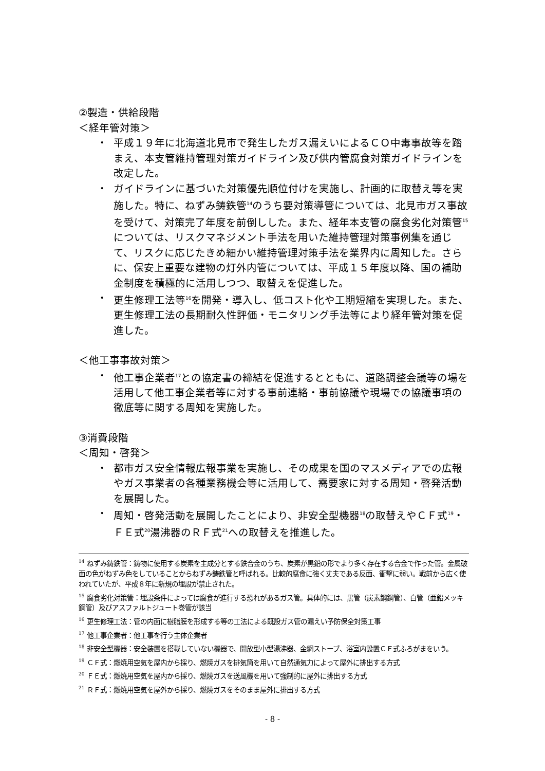②製造・供給段階
＜経年管対策＞
・ 平成１９年に北海道北見市で発生したガス漏えいによるＣＯ中毒事故等を踏まえ、本支管維持管理対策ガイドライン及び供内管腐食対策ガイドラインを改定した。
・ ガイドラインに基づいた対策優先順位付けを実施し、計画的に取替え等を実施した。特に、ねずみ鋳鉄管<sup>14</sup>のうち要対策導管については、北見市ガス事故を受けて、対策完了年度を前倒しした。また、経年本支管の腐食劣化対策管<sup>15</sup>については、リスクマネジメント手法を用いた維持管理対策事例集を通じて、リスクに応じたきめ細かい維持管理対策手法を業界内に周知した。さらに、保安上重要な建物の灯外内管については、平成１５年度以降、国の補助金制度を積極的に活用しつつ、取替えを促進した。
・ 更生修理工法等<sup>16</sup>を開発・導入し、低コスト化や工期短縮を実現した。また、更生修理工法の長期耐久性評価・モニタリング手法等により経年管対策を促進した。
＜他工事事故対策＞
・ 他工事企業者<sup>17</sup>との協定書の締結を促進するとともに、道路調整会議等の場を活用して他工事企業者等に対する事前連絡・事前協議や現場での協議事項の徹底等に関する周知を実施した。
③消費段階
＜周知・啓発＞
・ 都市ガス安全情報広報事業を実施し、その成果を国のマスメディアでの広報やガス事業者の各種業務機会等に活用して、需要家に対する周知・啓発活動を展開した。
・ 周知・啓発活動を展開したことにより、非安全型機器<sup>18</sup>の取替えやＣＦ式<sup>19</sup>・ＦＥ式<sup>20</sup>湯沸器のＲＦ式<sup>21</sup>への取替えを推進した。
<sup>14</sup> ねずみ鋳鉄管：鋳物に使用する炭素を主成分とする鉄合金のうち、炭素が黒鉛の形でより多く存在する合金で作った管。金属破面の色がねずみ色をしていることからねずみ鋳鉄管と呼ばれる。比較的腐食に強く丈夫である反面、衝撃に弱い。戦前から広く使われていたが、平成８年に新規の埋設が禁止された。
<sup>15</sup> 腐食劣化対策管：埋設条件によっては腐食が進行する恐れがあるガス管。具体的には、黒管（炭素鋼鋼管）、白管（亜鉛メッキ鋼管）及びアスファルトジュート巻管が該当
<sup>16</sup> 更生修理工法：管の内面に樹脂膜を形成する等の工法による既設ガス管の漏えい予防保全対策工事
<sup>17</sup> 他工事企業者：他工事を行う主体企業者
<sup>18</sup> 非安全型機器：安全装置を搭載していない機器で、開放型小型湯沸器、金網ストーブ、浴室内設置ＣＦ式ふろがまをいう。
<sup>19</sup> ＣＦ式：燃焼用空気を屋内から採り、燃焼ガスを排気筒を用いて自然通気力によって屋外に排出する方式
<sup>20</sup> ＦＥ式：燃焼用空気を屋内から採り、燃焼ガスを送風機を用いて強制的に屋外に排出する方式
<sup>21</sup> ＲＦ式：燃焼用空気を屋外から採り、燃焼ガスをそのまま屋外に排出する方式
- 8 -